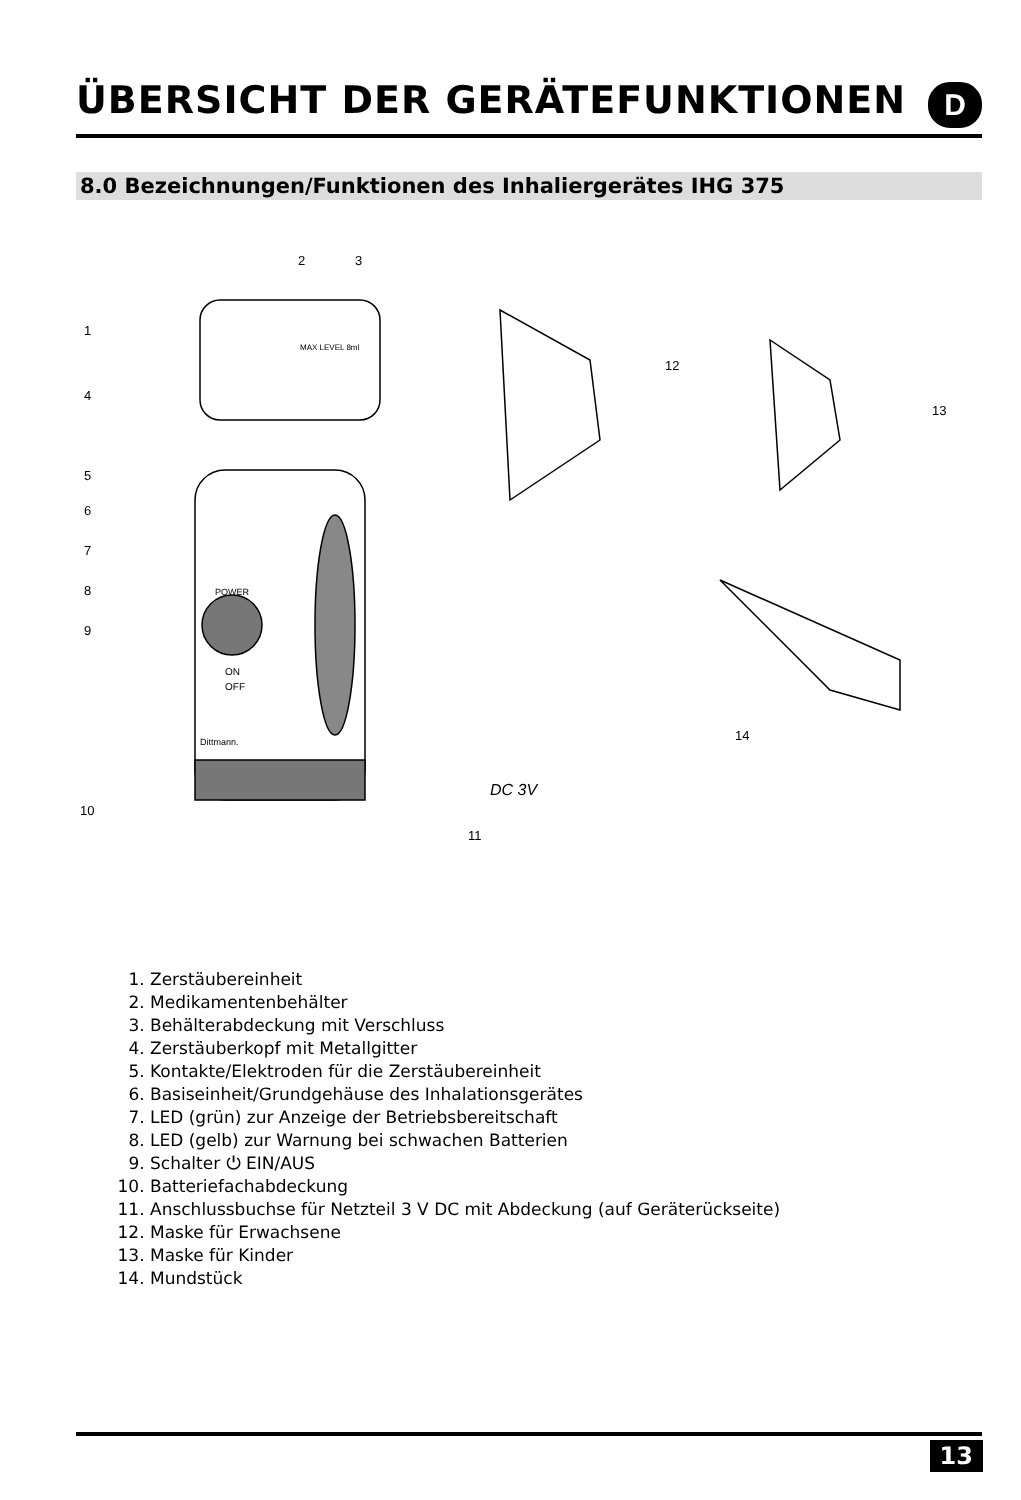ÜBERSICHT DER GERÄTEFUNKTIONEN
D
8.0 Bezeichnungen/Funktionen des Inhaliergerätes IHG 375
2
3
1
4
5
6
7
8
9
10
11
12
13
14
POWER
ON
OFF
Dittmann.
DC 3V
MAX LEVEL 8ml
1. Zerstäubereinheit
2. Medikamentenbehälter
3. Behälterabdeckung mit Verschluss
4. Zerstäuberkopf mit Metallgitter
5. Kontakte/Elektroden für die Zerstäubereinheit
6. Basiseinheit/Grundgehäuse des Inhalationsgerätes
7. LED (grün) zur Anzeige der Betriebsbereitschaft
8. LED (gelb) zur Warnung bei schwachen Batterien
9. Schalter ⏻ EIN/AUS
10. Batteriefachabdeckung
11. Anschlussbuchse für Netzteil 3 V DC mit Abdeckung (auf Geräterückseite)
12. Maske für Erwachsene
13. Maske für Kinder
14. Mundstück
13